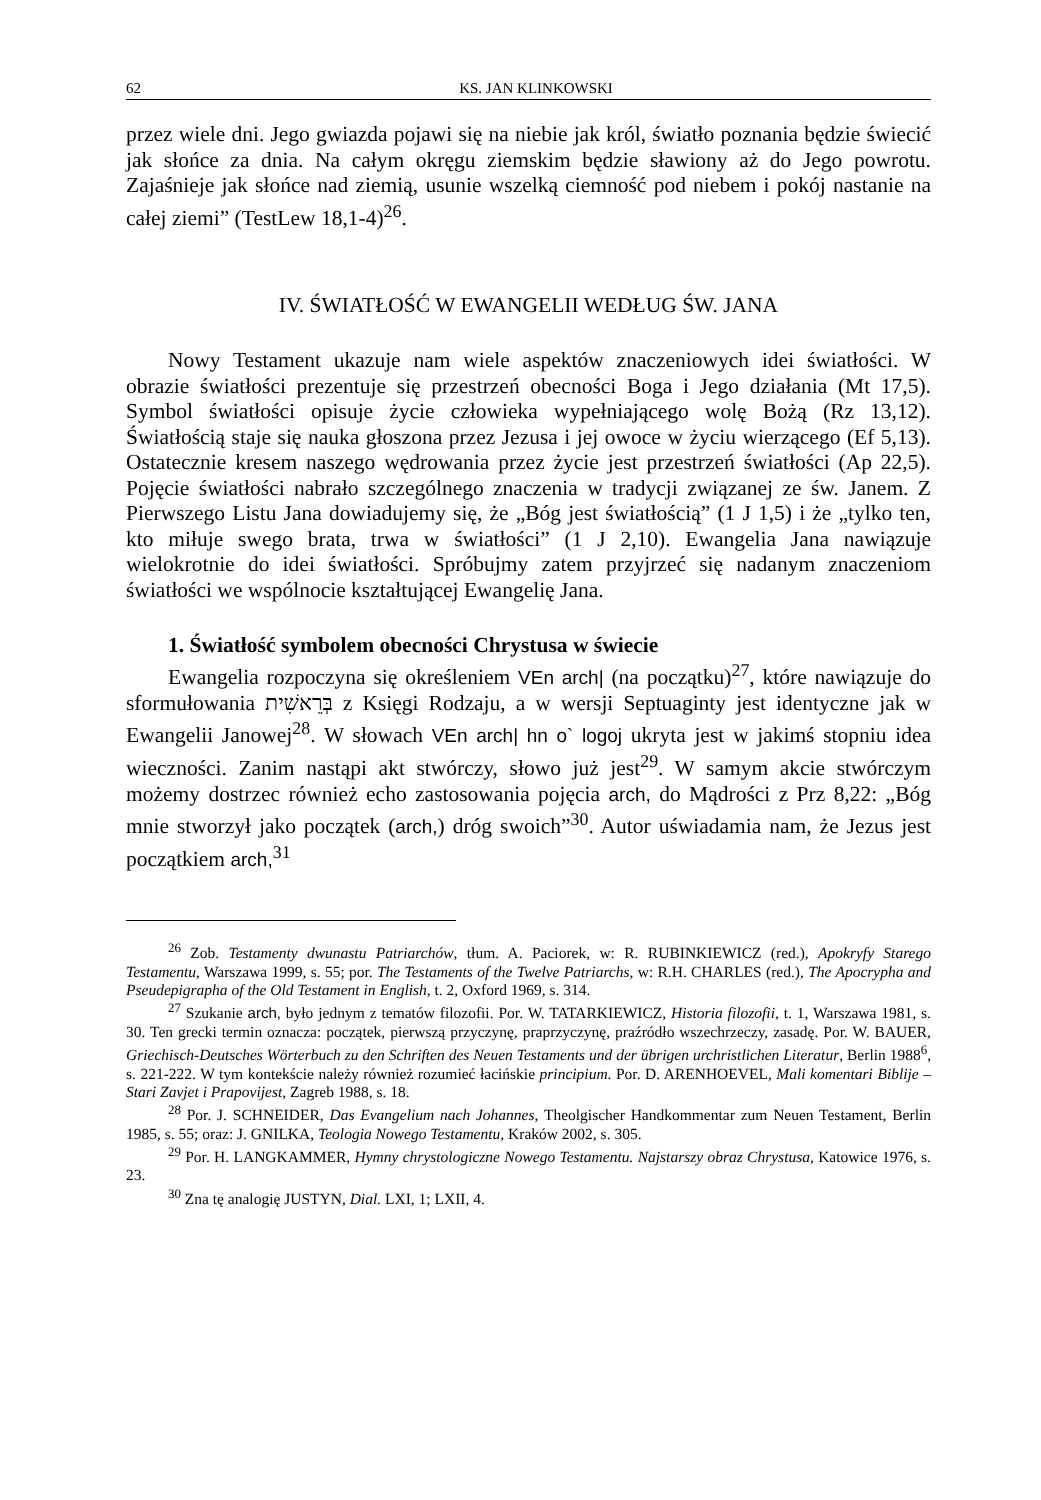62 KS. JAN KLINKOWSKI
przez wiele dni. Jego gwiazda pojawi się na niebie jak król, światło poznania będzie świecić jak słońce za dnia. Na całym okręgu ziemskim będzie sławiony aż do Jego powrotu. Zajaśnieje jak słońce nad ziemią, usunie wszelką ciemność pod niebem i pokój nastanie na całej ziemi” (TestLew 18,1-4)<sup>26</sup>.
IV. ŚWIATŁOŚĆ W EWANGELII WEDŁUG ŚW. JANA
Nowy Testament ukazuje nam wiele aspektów znaczeniowych idei światło­ści. W obrazie światłości prezentuje się przestrzeń obecności Boga i Jego dzia­łania (Mt 17,5). Symbol światłości opisuje życie człowieka wypełniającego wolę Bożą (Rz 13,12). Światłością staje się nauka głoszona przez Jezusa i jej owoce w życiu wierzącego (Ef 5,13). Ostatecznie kresem naszego wędrowania przez życie jest przestrzeń światłości (Ap 22,5). Pojęcie światłości nabrało szczególnego znaczenia w tradycji związanej ze św. Janem. Z Pierwszego Listu Jana dowiadujemy się, że „Bóg jest światłością” (1 J 1,5) i że „tylko ten, kto miłuje swego brata, trwa w światłości” (1 J 2,10). Ewangelia Jana nawiązuje wielokrotnie do idei światłości. Spróbujmy zatem przyjrzeć się nadanym zna­czeniom światłości we wspólnocie kształtującej Ewangelię Jana.
1. Światłość symbolem obecności Chrystusa w świecie
Ewangelia rozpoczyna się określeniem VEn arch| (na początku)<sup>27</sup>, które na­wiązuje do sformułowania בְּרֵאשִׁית z Księgi Rodzaju, a w wersji Septuaginty jest identyczne jak w Ewangelii Janowej<sup>28</sup>. W słowach VEn arch| hn o` logoj ukryta jest w jakimś stopniu idea wieczności. Zanim nastąpi akt stwórczy, słowo już jest<sup>29</sup>. W samym akcie stwórczym możemy dostrzec również echo zastoso­wania pojęcia arch, do Mądrości z Prz 8,22: „Bóg mnie stworzył jako początek (arch,) dróg swoich”<sup>30</sup>. Autor uświadamia nam, że Jezus jest początkiem arch,<sup>31</sup>
<sup>26</sup> Zob. Testamenty dwunastu Patriarchów, tłum. A. Paciorek, w: R. RUBINKIEWICZ (red.), Apokryfy Starego Testamentu, Warszawa 1999, s. 55; por. The Testaments of the Twelve Patri­archs, w: R.H. CHARLES (red.), The Apocrypha and Pseudepigrapha of the Old Testament in English, t. 2, Oxford 1969, s. 314.
<sup>27</sup> Szukanie arch, było jednym z tematów filozofii. Por. W. TATARKIEWICZ, Historia filozofii, t. 1, Warszawa 1981, s. 30. Ten grecki termin oznacza: początek, pierwszą przyczynę, praprzy­czynę, praźródło wszechrzeczy, zasadę. Por. W. BAUER, Griechisch-Deutsches Wörterbuch zu den Schriften des Neuen Testaments und der übrigen urchristlichen Literatur, Berlin 1988<sup>6</sup>, s. 221-222. W tym kontekście należy również rozumieć łacińskie principium. Por. D. AREN­HOEVEL, Mali komentari Biblije – Stari Zavjet i Prapovijest, Zagreb 1988, s. 18.
<sup>28</sup> Por. J. SCHNEIDER, Das Evangelium nach Johannes, Theolgischer Handkommentar zum Neuen Testament, Berlin 1985, s. 55; oraz: J. GNILKA, Teologia Nowego Testamentu, Kraków 2002, s. 305.
<sup>29</sup> Por. H. LANGKAMMER, Hymny chrystologiczne Nowego Testamentu. Najstarszy obraz Chrystusa, Katowice 1976, s. 23.
<sup>30</sup> Zna tę analogię JUSTYN, Dial. LXI, 1; LXII, 4.